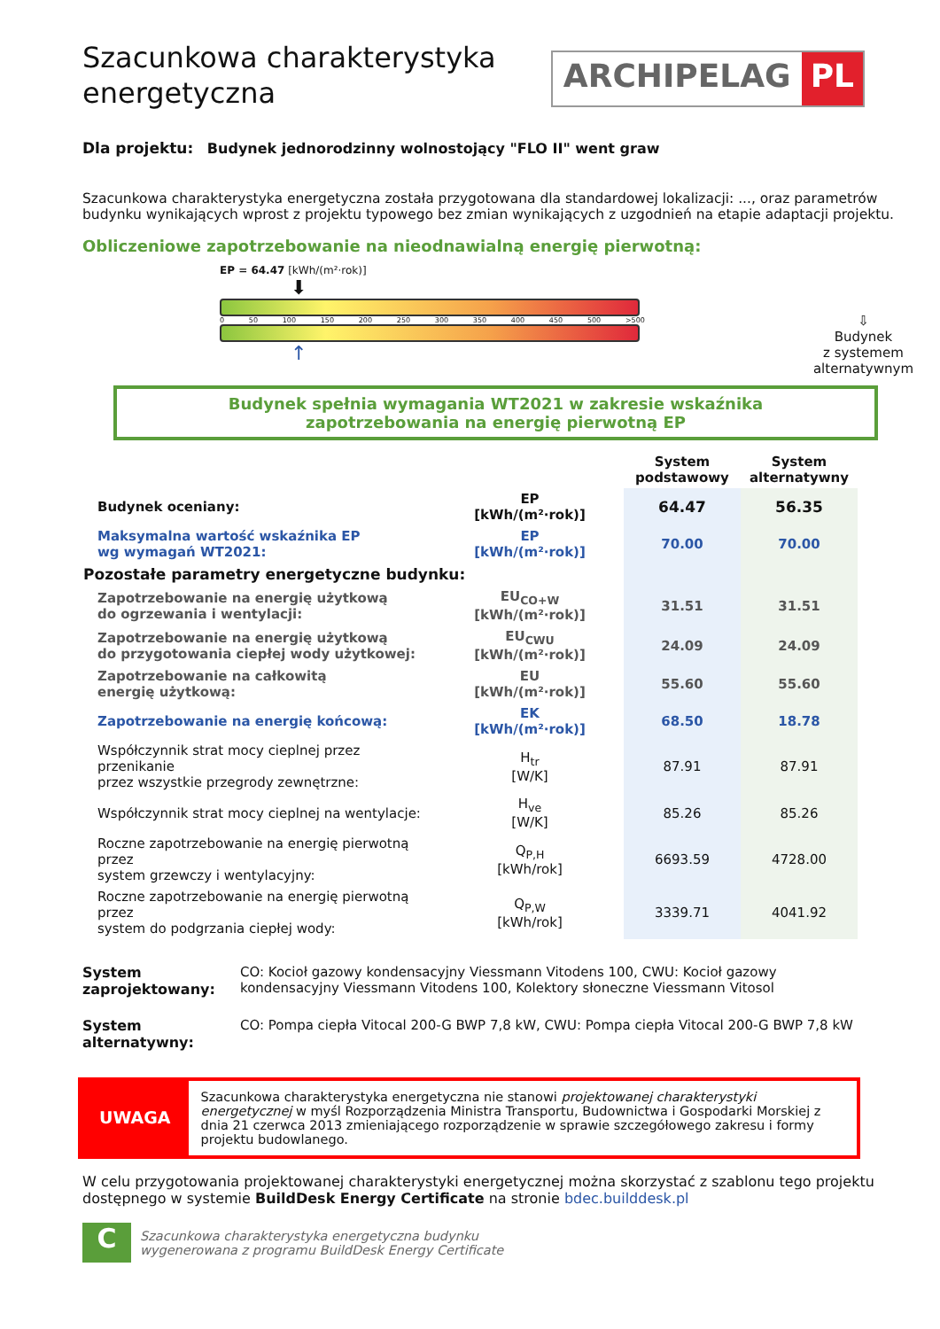Szacunkowa charakterystyka energetyczna
ARCHIPELAG PL
Dla projektu: Budynek jednorodzinny wolnostojący "FLO II" went graw
Szacunkowa charakterystyka energetyczna została przygotowana dla standardowej lokalizacji: ..., oraz parametrów budynku wynikających wprost z projektu typowego bez zmian wynikających z uzgodnień na etapie adaptacji projektu.
Obliczeniowe zapotrzebowanie na nieodnawialną energię pierwotną:
EP = 64.47 [kWh/(m²·rok)]
⬇
0 50 100 150 200 250 300 350 400 450 500 >500
↑
⇩
Budynek
z systemem
alternatywnym
Budynek spełnia wymagania WT2021 w zakresie wskaźnika
zapotrzebowania na energię pierwotną EP
| | | System podstawowy | System alternatywny |
| --- | --- | --- | --- |
| Budynek oceniany: | EP [kWh/(m²·rok)] | 64.47 | 56.35 |
| Maksymalna wartość wskaźnika EP wg wymagań WT2021: | EP [kWh/(m²·rok)] | 70.00 | 70.00 |
| Pozostałe parametry energetyczne budynku: | | | |
| Zapotrzebowanie na energię użytkową do ogrzewania i wentylacji: | EU<sub>CO+W</sub> [kWh/(m²·rok)] | 31.51 | 31.51 |
| Zapotrzebowanie na energię użytkową do przygotowania ciepłej wody użytkowej: | EU<sub>CWU</sub> [kWh/(m²·rok)] | 24.09 | 24.09 |
| Zapotrzebowanie na całkowitą energię użytkową: | EU [kWh/(m²·rok)] | 55.60 | 55.60 |
| Zapotrzebowanie na energię końcową: | EK [kWh/(m²·rok)] | 68.50 | 18.78 |
| Współczynnik strat mocy cieplnej przez przenikanie przez wszystkie przegrody zewnętrzne: | H<sub>tr</sub> [W/K] | 87.91 | 87.91 |
| Współczynnik strat mocy cieplnej na wentylacje: | H<sub>ve</sub> [W/K] | 85.26 | 85.26 |
| Roczne zapotrzebowanie na energię pierwotną przez system grzewczy i wentylacyjny: | Q<sub>P,H</sub> [kWh/rok] | 6693.59 | 4728.00 |
| Roczne zapotrzebowanie na energię pierwotną przez system do podgrzania ciepłej wody: | Q<sub>P,W</sub> [kWh/rok] | 3339.71 | 4041.92 |
System zaprojektowany: CO: Kocioł gazowy kondensacyjny Viessmann Vitodens 100, CWU: Kocioł gazowy kondensacyjny Viessmann Vitodens 100, Kolektory słoneczne Viessmann Vitosol
System alternatywny: CO: Pompa ciepła Vitocal 200-G BWP 7,8 kW, CWU: Pompa ciepła Vitocal 200-G BWP 7,8 kW
UWAGA
Szacunkowa charakterystyka energetyczna nie stanowi projektowanej charakterystyki energetycznej w myśl Rozporządzenia Ministra Transportu, Budownictwa i Gospodarki Morskiej z dnia 21 czerwca 2013 zmieniającego rozporządzenie w sprawie szczegółowego zakresu i formy projektu budowlanego.
W celu przygotowania projektowanej charakterystyki energetycznej można skorzystać z szablonu tego projektu dostępnego w systemie BuildDesk Energy Certificate na stronie bdec.builddesk.pl
C
Szacunkowa charakterystyka energetyczna budynku
wygenerowana z programu BuildDesk Energy Certificate